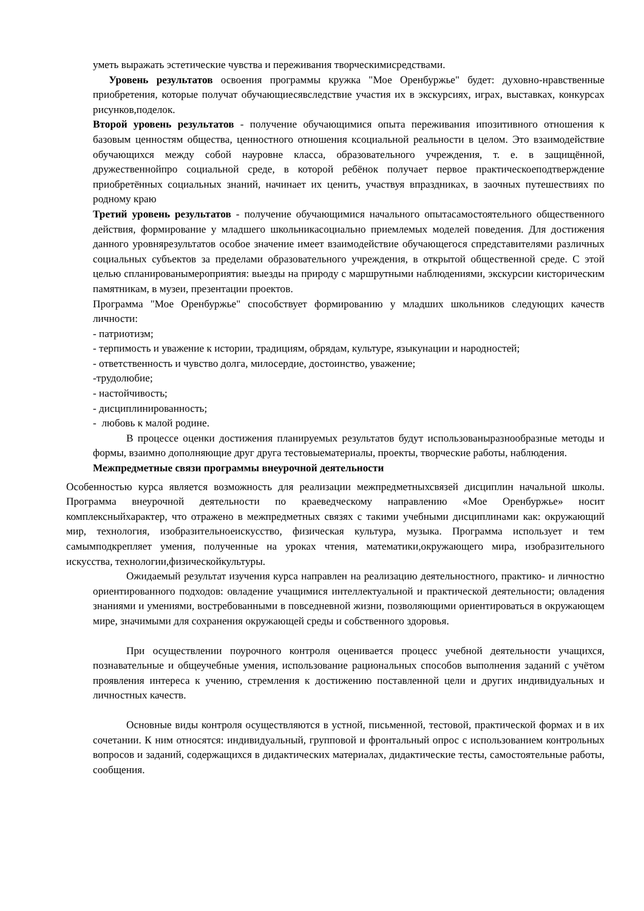уметь выражать эстетические чувства и переживания творческимисредствами.
Уровень результатов освоения программы кружка "Мое Оренбуржье" будет: духовно-нравственные приобретения, которые получат обучающиесявследствие участия их в экскурсиях, играх, выставках, конкурсах рисунков,поделок.
Второй уровень результатов - получение обучающимися опыта переживания ипозитивного отношения к базовым ценностям общества, ценностного отношения ксоциальной реальности в целом. Это взаимодействие обучающихся между собой науровне класса, образовательного учреждения, т. е. в защищённой, дружественнойпро социальной среде, в которой ребёнок получает первое практическоеподтверждение приобретённых социальных знаний, начинает их ценить, участвуя впраздниках, в заочных путешествиях по родному краю
Третий уровень результатов - получение обучающимися начального опытасамостоятельного общественного действия, формирование у младшего школьникасоциально приемлемых моделей поведения. Для достижения данного уровнярезультатов особое значение имеет взаимодействие обучающегося спредставителями различных социальных субъектов за пределами образовательного учреждения, в открытой общественной среде. С этой целью спланированымероприятия: выезды на природу с маршрутными наблюдениями, экскурсии кисторическим памятникам, в музеи, презентации проектов.
Программа "Мое Оренбуржье" способствует формированию у младших школьников следующих качеств личности:
- патриотизм;
- терпимость и уважение к истории, традициям, обрядам, культуре, языкунации и народностей;
- ответственность и чувство долга, милосердие, достоинство, уважение;
-трудолюбие;
- настойчивость;
- дисциплинированность;
- любовь к малой родине.
В процессе оценки достижения планируемых результатов будут использованыразнообразные методы и формы, взаимно дополняющие друг друга тестовыематериалы, проекты, творческие работы, наблюдения.
Межпредметные связи программы внеурочной деятельности
Особенностью курса является возможность для реализации межпредметныхсвязей дисциплин начальной школы. Программа внеурочной деятельности по краеведческому направлению «Мое Оренбуржье» носит комплексныйхарактер, что отражено в межпредметных связях с такими учебными дисциплинами как: окружающий мир, технология, изобразительноеискусство, физическая культура, музыка. Программа использует и тем самымподкрепляет умения, полученные на уроках чтения, математики,окружающего мира, изобразительного искусства, технологии,физическойкультуры.
Ожидаемый результат изучения курса направлен на реализацию деятельностного, практико- и личностно ориентированного подходов: овладение учащимися интеллектуальной и практической деятельности; овладения знаниями и умениями, востребованными в повседневной жизни, позволяющими ориентироваться в окружающем мире, значимыми для сохранения окружающей среды и собственного здоровья.
При осуществлении поурочного контроля оценивается процесс учебной деятельности учащихся, познавательные и общеучебные умения, использование рациональных способов выполнения заданий с учётом проявления интереса к учению, стремления к достижению поставленной цели и других индивидуальных и личностных качеств.
Основные виды контроля осуществляются в устной, письменной, тестовой, практической формах и в их сочетании. К ним относятся: индивидуальный, групповой и фронтальный опрос с использованием контрольных вопросов и заданий, содержащихся в дидактических материалах, дидактические тесты, самостоятельные работы, сообщения.